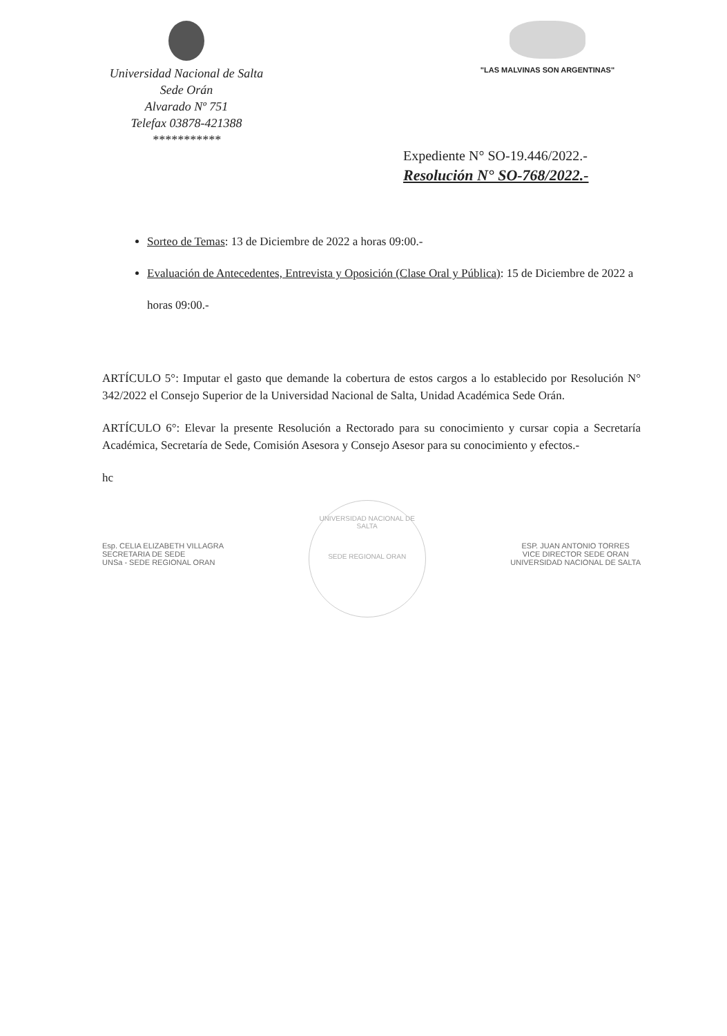Universidad Nacional de Salta
Sede Orán
Alvarado Nº 751
Telefax 03878-421388
***********
"LAS MALVINAS SON ARGENTINAS"
Expediente N° SO-19.446/2022.-
Resolución N° SO-768/2022.-
Sorteo de Temas: 13 de Diciembre de 2022 a horas 09:00.-
Evaluación de Antecedentes, Entrevista y Oposición (Clase Oral y Pública): 15 de Diciembre de 2022 a horas 09:00.-
ARTÍCULO 5°: Imputar el gasto que demande la cobertura de estos cargos a lo establecido por Resolución N° 342/2022 el Consejo Superior de la Universidad Nacional de Salta, Unidad Académica Sede Orán.
ARTÍCULO 6°: Elevar la presente Resolución a Rectorado para su conocimiento y cursar copia a Secretaría Académica, Secretaría de Sede, Comisión Asesora y Consejo Asesor para su conocimiento y efectos.-
hc
Esp. CELIA ELIZABETH VILLAGRA
SECRETARIA DE SEDE
UNSa - SEDE REGIONAL ORAN
UNIVERSIDAD NACIONAL DE SALTA
SEDE REGIONAL ORAN
ESP. JUAN ANTONIO TORRES
VICE DIRECTOR SEDE ORAN
UNIVERSIDAD NACIONAL DE SALTA